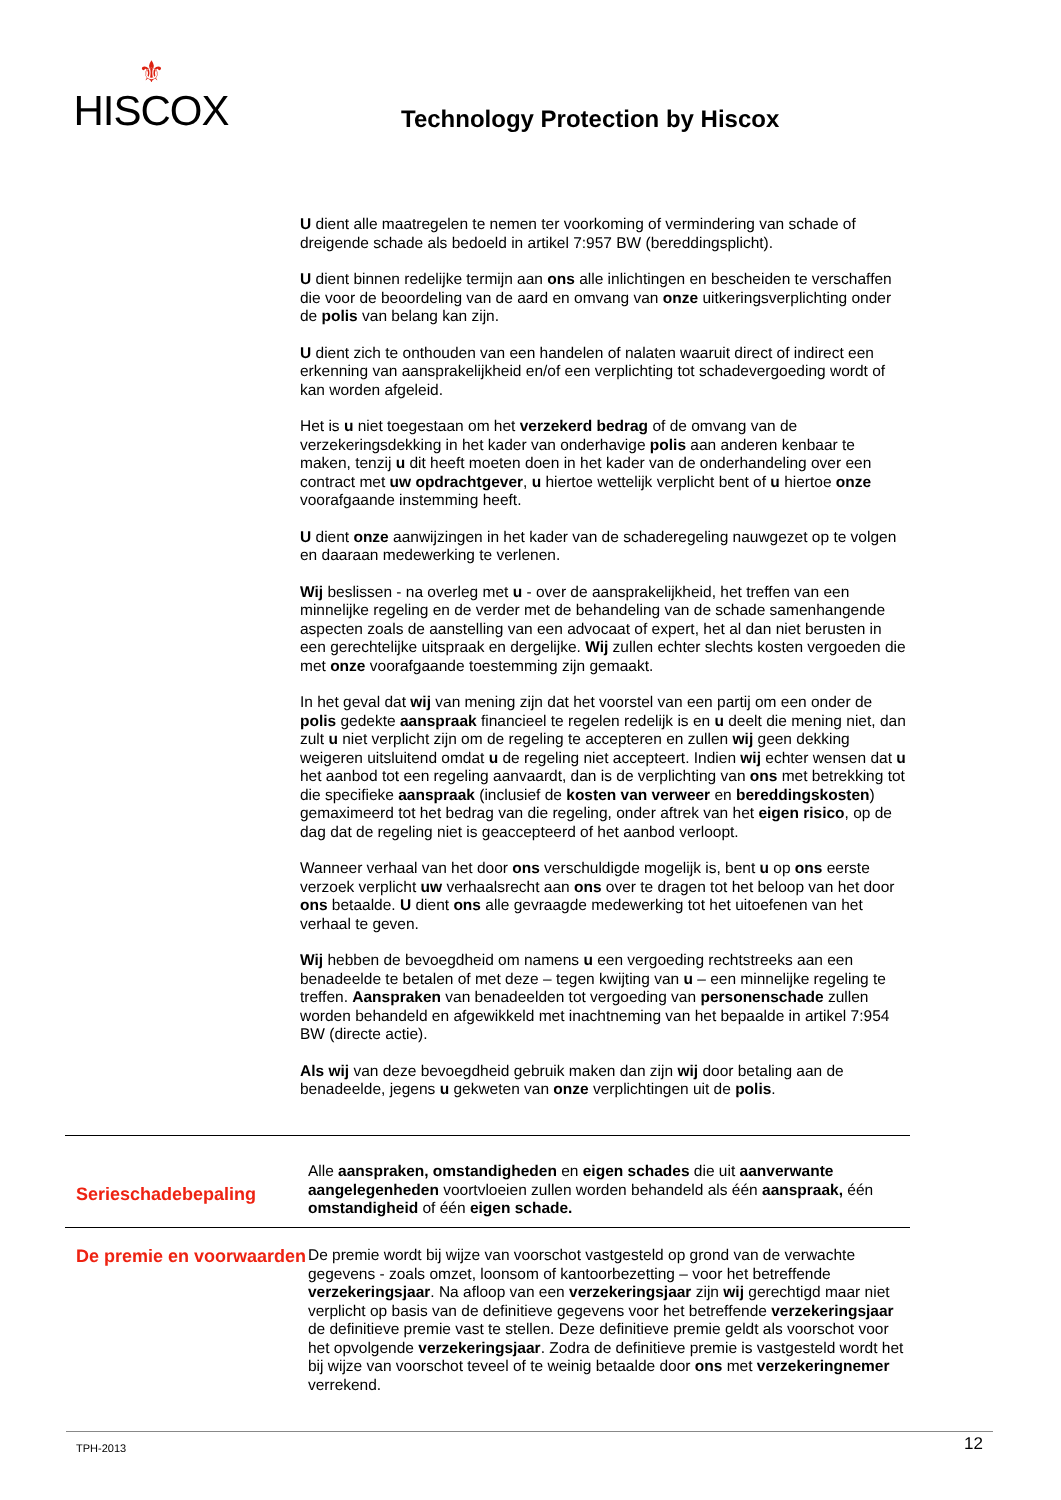⚜
HISCOX
Technology Protection by Hiscox
U dient alle maatregelen te nemen ter voorkoming of vermindering van schade of dreigende schade als bedoeld in artikel 7:957 BW (bereddingsplicht).
U dient binnen redelijke termijn aan ons alle inlichtingen en bescheiden te verschaffen die voor de beoordeling van de aard en omvang van onze uitkeringsverplichting onder de polis van belang kan zijn.
U dient zich te onthouden van een handelen of nalaten waaruit direct of indirect een erkenning van aansprakelijkheid en/of een verplichting tot schadevergoeding wordt of kan worden afgeleid.
Het is u niet toegestaan om het verzekerd bedrag of de omvang van de verzekeringsdekking in het kader van onderhavige polis aan anderen kenbaar te maken, tenzij u dit heeft moeten doen in het kader van de onderhandeling over een contract met uw opdrachtgever, u hiertoe wettelijk verplicht bent of u hiertoe onze voorafgaande instemming heeft.
U dient onze aanwijzingen in het kader van de schaderegeling nauwgezet op te volgen en daaraan medewerking te verlenen.
Wij beslissen - na overleg met u - over de aansprakelijkheid, het treffen van een minnelijke regeling en de verder met de behandeling van de schade samenhangende aspecten zoals de aanstelling van een advocaat of expert, het al dan niet berusten in een gerechtelijke uitspraak en dergelijke. Wij zullen echter slechts kosten vergoeden die met onze voorafgaande toestemming zijn gemaakt.
In het geval dat wij van mening zijn dat het voorstel van een partij om een onder de polis gedekte aanspraak financieel te regelen redelijk is en u deelt die mening niet, dan zult u niet verplicht zijn om de regeling te accepteren en zullen wij geen dekking weigeren uitsluitend omdat u de regeling niet accepteert. Indien wij echter wensen dat u het aanbod tot een regeling aanvaardt, dan is de verplichting van ons met betrekking tot die specifieke aanspraak (inclusief de kosten van verweer en bereddingskosten) gemaximeerd tot het bedrag van die regeling, onder aftrek van het eigen risico, op de dag dat de regeling niet is geaccepteerd of het aanbod verloopt.
Wanneer verhaal van het door ons verschuldigde mogelijk is, bent u op ons eerste verzoek verplicht uw verhaalsrecht aan ons over te dragen tot het beloop van het door ons betaalde. U dient ons alle gevraagde medewerking tot het uitoefenen van het verhaal te geven.
Wij hebben de bevoegdheid om namens u een vergoeding rechtstreeks aan een benadeelde te betalen of met deze – tegen kwijting van u – een minnelijke regeling te treffen. Aanspraken van benadeelden tot vergoeding van personenschade zullen worden behandeld en afgewikkeld met inachtneming van het bepaalde in artikel 7:954 BW (directe actie).
Als wij van deze bevoegdheid gebruik maken dan zijn wij door betaling aan de benadeelde, jegens u gekweten van onze verplichtingen uit de polis.
Serieschadebepaling
Alle aanspraken, omstandigheden en eigen schades die uit aanverwante aangelegenheden voortvloeien zullen worden behandeld als één aanspraak, één omstandigheid of één eigen schade.
De premie en voorwaarden
De premie wordt bij wijze van voorschot vastgesteld op grond van de verwachte gegevens - zoals omzet, loonsom of kantoorbezetting – voor het betreffende verzekeringsjaar. Na afloop van een verzekeringsjaar zijn wij gerechtigd maar niet verplicht op basis van de definitieve gegevens voor het betreffende verzekeringsjaar de definitieve premie vast te stellen. Deze definitieve premie geldt als voorschot voor het opvolgende verzekeringsjaar. Zodra de definitieve premie is vastgesteld wordt het bij wijze van voorschot teveel of te weinig betaalde door ons met verzekeringnemer verrekend.
TPH-2013 12